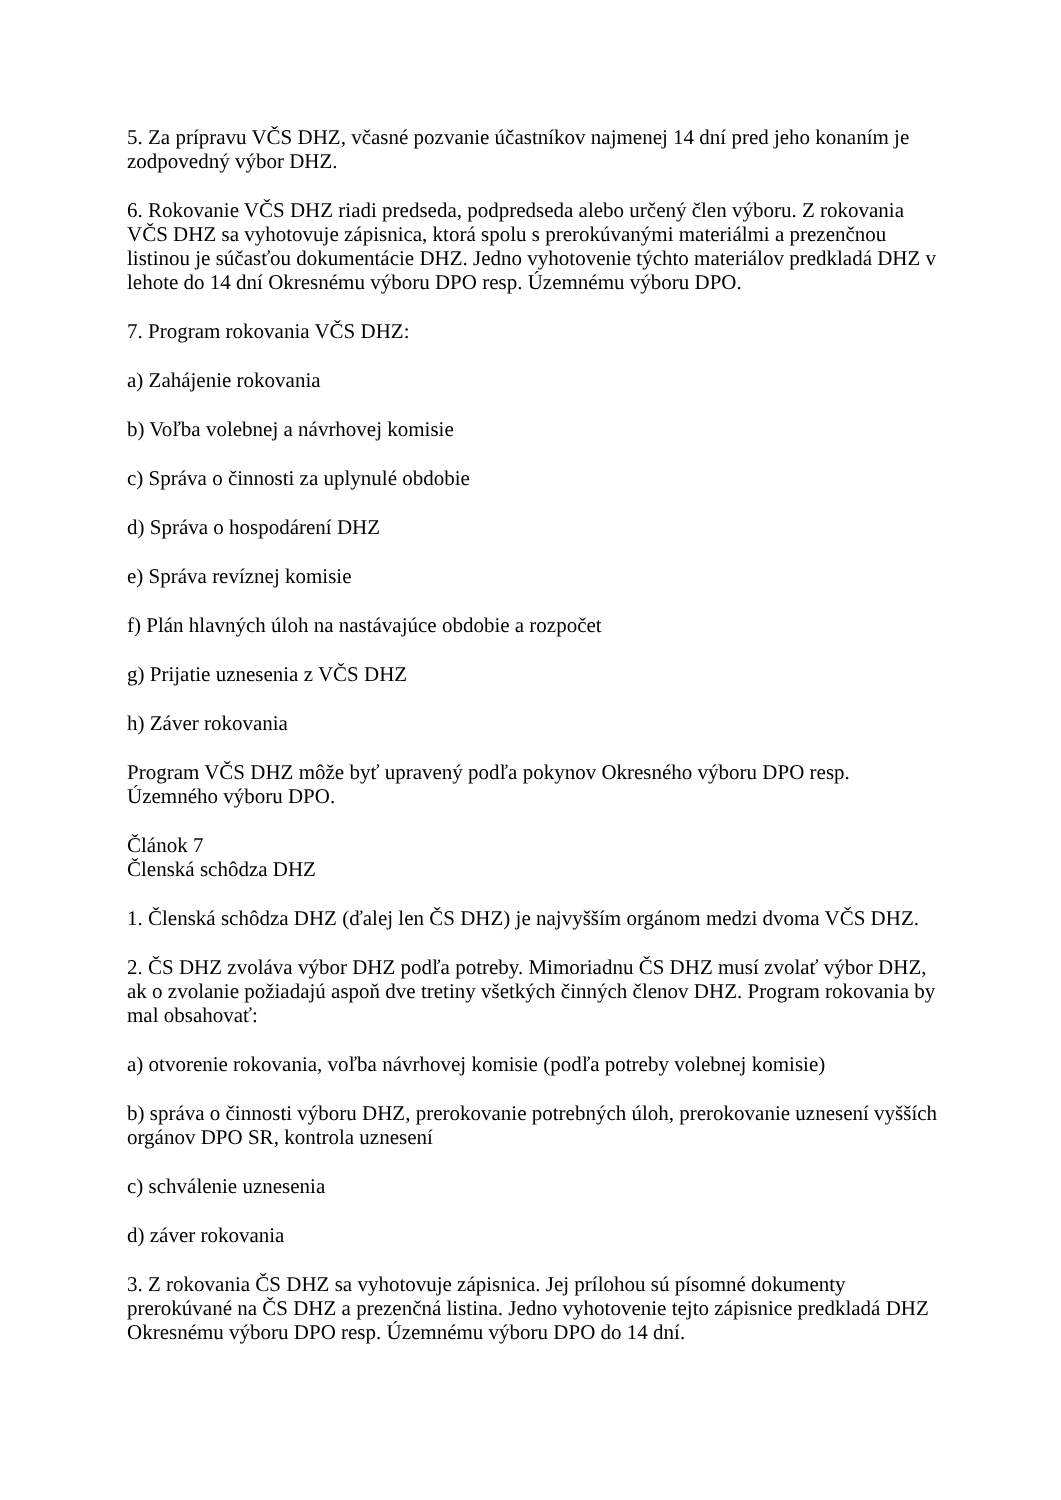5. Za prípravu VČS DHZ, včasné pozvanie účastníkov najmenej 14 dní pred jeho konaním je zodpovedný výbor DHZ.
6. Rokovanie VČS DHZ riadi predseda, podpredseda alebo určený člen výboru. Z rokovania VČS DHZ sa vyhotovuje zápisnica, ktorá spolu s prerokúvanými materiálmi a prezenčnou listinou je súčasťou dokumentácie DHZ. Jedno vyhotovenie týchto materiálov predkladá DHZ v lehote do 14 dní Okresnému výboru DPO resp. Územnému výboru DPO.
7. Program rokovania VČS DHZ:
a) Zahájenie rokovania
b) Voľba volebnej a návrhovej komisie
c) Správa o činnosti za uplynulé obdobie
d) Správa o hospodárení DHZ
e) Správa revíznej komisie
f) Plán hlavných úloh na nastávajúce obdobie a rozpočet
g) Prijatie uznesenia z VČS DHZ
h) Záver rokovania
Program VČS DHZ môže byť upravený podľa pokynov Okresného výboru DPO resp. Územného výboru DPO.
Článok 7
Členská schôdza DHZ
1. Členská schôdza DHZ (ďalej len ČS DHZ) je najvyšším orgánom medzi dvoma VČS DHZ.
2. ČS DHZ zvoláva výbor DHZ podľa potreby. Mimoriadnu ČS DHZ musí zvolať výbor DHZ, ak o zvolanie požiadajú aspoň dve tretiny všetkých činných členov DHZ. Program rokovania by mal obsahovať:
a) otvorenie rokovania, voľba návrhovej komisie (podľa potreby volebnej komisie)
b) správa o činnosti výboru DHZ, prerokovanie potrebných úloh, prerokovanie uznesení vyšších orgánov DPO SR, kontrola uznesení
c) schválenie uznesenia
d) záver rokovania
3. Z rokovania ČS DHZ sa vyhotovuje zápisnica. Jej prílohou sú písomné dokumenty prerokúvané na ČS DHZ a prezenčná listina. Jedno vyhotovenie tejto zápisnice predkladá DHZ Okresnému výboru DPO resp. Územnému výboru DPO do 14 dní.